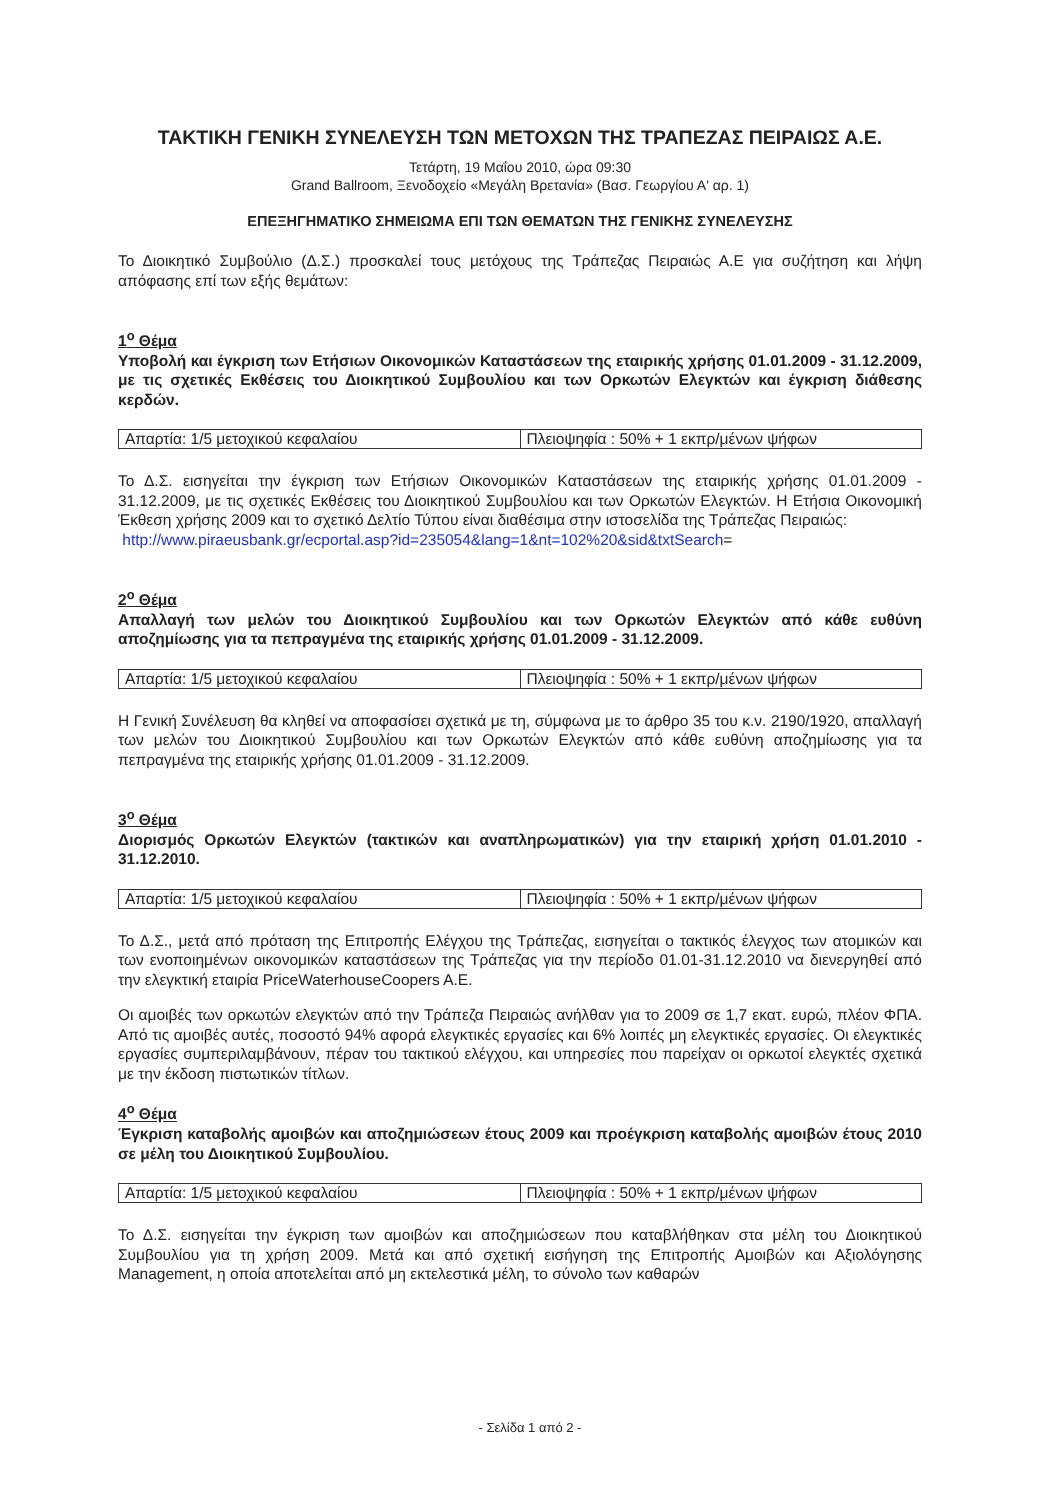ΤΑΚΤΙΚΗ ΓΕΝΙΚΗ ΣΥΝΕΛΕΥΣΗ ΤΩΝ ΜΕΤΟΧΩΝ ΤΗΣ ΤΡΑΠΕΖΑΣ ΠΕΙΡΑΙΩΣ Α.Ε.
Τετάρτη, 19 Μαΐου 2010, ώρα 09:30
Grand Ballroom, Ξενοδοχείο «Μεγάλη Βρετανία» (Βασ. Γεωργίου Α' αρ. 1)
ΕΠΕΞΗΓΗΜΑΤΙΚΟ ΣΗΜΕΙΩΜΑ ΕΠΙ ΤΩΝ ΘΕΜΑΤΩΝ ΤΗΣ ΓΕΝΙΚΗΣ ΣΥΝΕΛΕΥΣΗΣ
Το Διοικητικό Συμβούλιο (Δ.Σ.) προσκαλεί τους μετόχους της Τράπεζας Πειραιώς Α.Ε για συζήτηση και λήψη απόφασης επί των εξής θεμάτων:
1<sup>ο</sup> Θέμα
Υποβολή και έγκριση των Ετήσιων Οικονομικών Καταστάσεων της εταιρικής χρήσης 01.01.2009 - 31.12.2009, με τις σχετικές Εκθέσεις του Διοικητικού Συμβουλίου και των Ορκωτών Ελεγκτών και έγκριση διάθεσης κερδών.
| Απαρτία: 1/5 μετοχικού κεφαλαίου | Πλειοψηφία : 50% + 1 εκπρ/μένων ψήφων |
Το Δ.Σ. εισηγείται την έγκριση των Ετήσιων Οικονομικών Καταστάσεων της εταιρικής χρήσης 01.01.2009 - 31.12.2009, με τις σχετικές Εκθέσεις του Διοικητικού Συμβουλίου και των Ορκωτών Ελεγκτών. Η Ετήσια Οικονομική Έκθεση χρήσης 2009 και το σχετικό Δελτίο Τύπου είναι διαθέσιμα στην ιστοσελίδα της Τράπεζας Πειραιώς:
http://www.piraeusbank.gr/ecportal.asp?id=235054&lang=1&nt=102%20&sid&txtSearch=
2<sup>ο</sup> Θέμα
Απαλλαγή των μελών του Διοικητικού Συμβουλίου και των Ορκωτών Ελεγκτών από κάθε ευθύνη αποζημίωσης για τα πεπραγμένα της εταιρικής χρήσης 01.01.2009 - 31.12.2009.
| Απαρτία: 1/5 μετοχικού κεφαλαίου | Πλειοψηφία : 50% + 1 εκπρ/μένων ψήφων |
Η Γενική Συνέλευση θα κληθεί να αποφασίσει σχετικά με τη, σύμφωνα με το άρθρο 35 του κ.ν. 2190/1920, απαλλαγή των μελών του Διοικητικού Συμβουλίου και των Ορκωτών Ελεγκτών από κάθε ευθύνη αποζημίωσης για τα πεπραγμένα της εταιρικής χρήσης 01.01.2009 - 31.12.2009.
3<sup>ο</sup> Θέμα
Διορισμός Ορκωτών Ελεγκτών (τακτικών και αναπληρωματικών) για την εταιρική χρήση 01.01.2010 - 31.12.2010.
| Απαρτία: 1/5 μετοχικού κεφαλαίου | Πλειοψηφία : 50% + 1 εκπρ/μένων ψήφων |
Το Δ.Σ., μετά από πρόταση της Επιτροπής Ελέγχου της Τράπεζας, εισηγείται ο τακτικός έλεγχος των ατομικών και των ενοποιημένων οικονομικών καταστάσεων της Τράπεζας για την περίοδο 01.01-31.12.2010 να διενεργηθεί από την ελεγκτική εταιρία PriceWaterhouseCoopers A.E.
Οι αμοιβές των ορκωτών ελεγκτών από την Τράπεζα Πειραιώς ανήλθαν για το 2009 σε 1,7 εκατ. ευρώ, πλέον ΦΠΑ. Από τις αμοιβές αυτές, ποσοστό 94% αφορά ελεγκτικές εργασίες και 6% λοιπές μη ελεγκτικές εργασίες. Οι ελεγκτικές εργασίες συμπεριλαμβάνουν, πέραν του τακτικού ελέγχου, και υπηρεσίες που παρείχαν οι ορκωτοί ελεγκτές σχετικά με την έκδοση πιστωτικών τίτλων.
4<sup>ο</sup> Θέμα
Έγκριση καταβολής αμοιβών και αποζημιώσεων έτους 2009 και προέγκριση καταβολής αμοιβών έτους 2010 σε μέλη του Διοικητικού Συμβουλίου.
| Απαρτία: 1/5 μετοχικού κεφαλαίου | Πλειοψηφία : 50% + 1 εκπρ/μένων ψήφων |
Το Δ.Σ. εισηγείται την έγκριση των αμοιβών και αποζημιώσεων που καταβλήθηκαν στα μέλη του Διοικητικού Συμβουλίου για τη χρήση 2009. Μετά και από σχετική εισήγηση της Επιτροπής Αμοιβών και Αξιολόγησης Management, η οποία αποτελείται από μη εκτελεστικά μέλη, το σύνολο των καθαρών
- Σελίδα 1 από 2 -